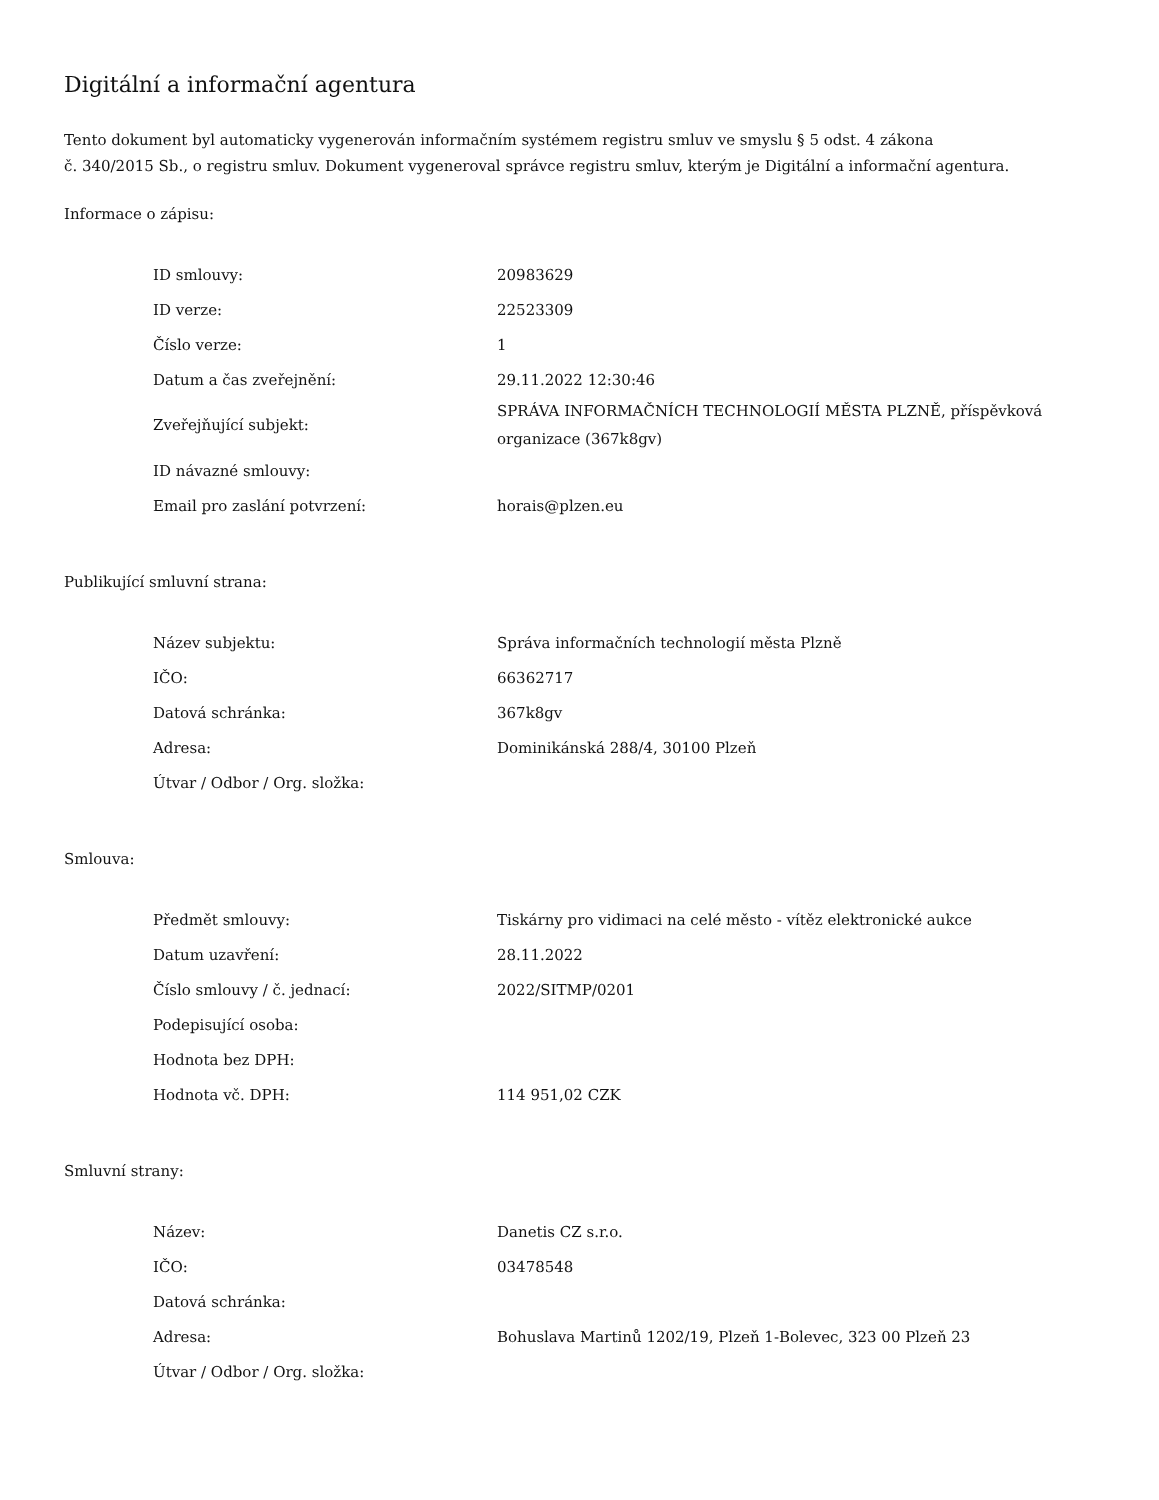Digitální a informační agentura
Tento dokument byl automaticky vygenerován informačním systémem registru smluv ve smyslu § 5 odst. 4 zákona
č. 340/2015 Sb., o registru smluv. Dokument vygeneroval správce registru smluv, kterým je Digitální a informační agentura.
Informace o zápisu:
| ID smlouvy: | 20983629 |
| ID verze: | 22523309 |
| Číslo verze: | 1 |
| Datum a čas zveřejnění: | 29.11.2022 12:30:46 |
| Zveřejňující subjekt: | SPRÁVA INFORMAČNÍCH TECHNOLOGIÍ MĚSTA PLZNĚ, příspěvková organizace (367k8gv) |
| ID návazné smlouvy: | |
| Email pro zaslání potvrzení: | horais@plzen.eu |
Publikující smluvní strana:
| Název subjektu: | Správa informačních technologií města Plzně |
| IČO: | 66362717 |
| Datová schránka: | 367k8gv |
| Adresa: | Dominikánská 288/4, 30100 Plzeň |
| Útvar / Odbor / Org. složka: | |
Smlouva:
| Předmět smlouvy: | Tiskárny pro vidimaci na celé město - vítěz elektronické aukce |
| Datum uzavření: | 28.11.2022 |
| Číslo smlouvy / č. jednací: | 2022/SITMP/0201 |
| Podepisující osoba: | |
| Hodnota bez DPH: | |
| Hodnota vč. DPH: | 114 951,02 CZK |
Smluvní strany:
| Název: | Danetis CZ s.r.o. |
| IČO: | 03478548 |
| Datová schránka: | |
| Adresa: | Bohuslava Martinů 1202/19, Plzeň 1-Bolevec, 323 00 Plzeň 23 |
| Útvar / Odbor / Org. složka: | |